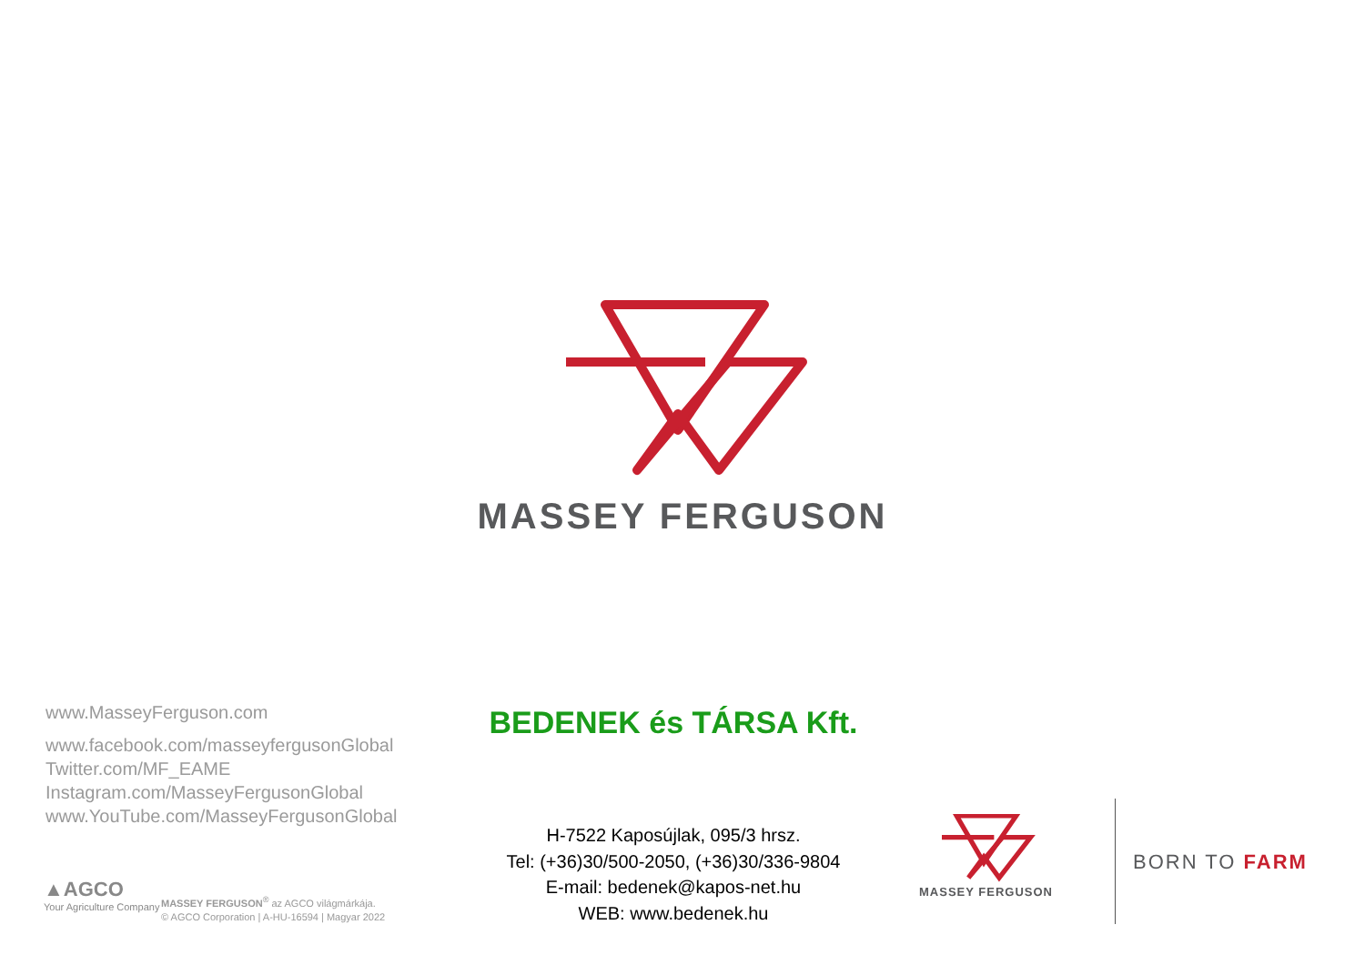MASSEY FERGUSON
www.MasseyFerguson.com
www.facebook.com/masseyfergusonGlobal
Twitter.com/MF_EAME
Instagram.com/MasseyFergusonGlobal
www.YouTube.com/MasseyFergusonGlobal
▲AGCO
Your Agriculture Company
MASSEY FERGUSON<sup>®</sup> az AGCO világmárkája.
© AGCO Corporation | A-HU-16594 | Magyar 2022
BEDENEK és TÁRSA Kft.
H-7522 Kaposújlak, 095/3 hrsz.
Tel: (+36)30/500-2050, (+36)30/336-9804
E-mail: bedenek@kapos-net.hu
WEB: www.bedenek.hu
MASSEY FERGUSON
BORN TO FARM